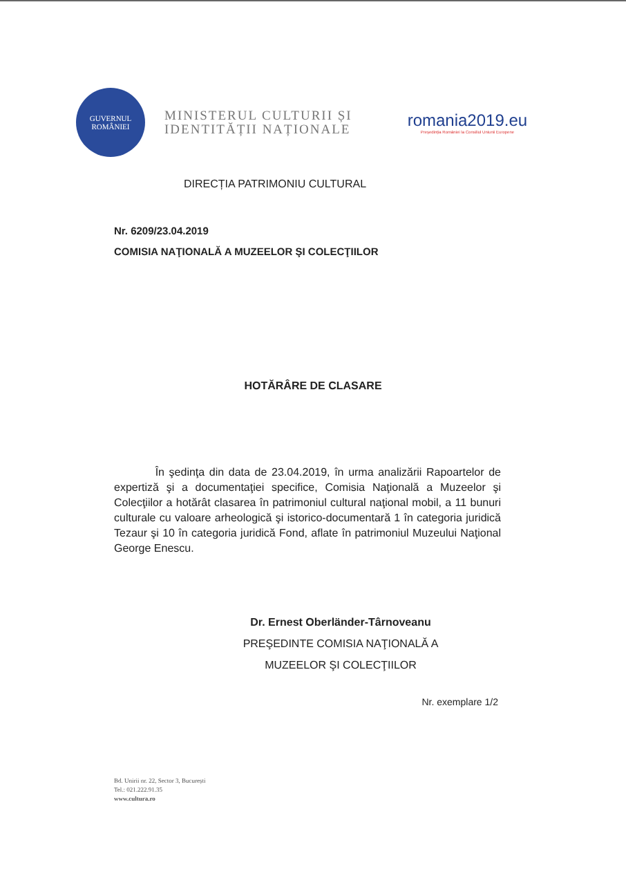GUVERNUL
ROMÂNIEI
MINISTERUL CULTURII ȘI
IDENTITĂȚII NAȚIONALE
romania2019.eu
Președinția României la Consiliul Uniunii Europene
DIRECȚIA PATRIMONIU CULTURAL
Nr. 6209/23.04.2019
COMISIA NAŢIONALĂ A MUZEELOR ŞI COLECŢIILOR
HOTĂRÂRE DE CLASARE
În şedinţa din data de 23.04.2019, în urma analizării Rapoartelor de expertiză şi a documentaţiei specifice, Comisia Naţională a Muzeelor şi Colecţiilor a hotărât clasarea în patrimoniul cultural naţional mobil, a 11 bunuri culturale cu valoare arheologică şi istorico-documentară 1 în categoria juridică Tezaur şi 10 în categoria juridică Fond, aflate în patrimoniul Muzeului Naţional George Enescu.
Dr. Ernest Oberländer-Târnoveanu
PREŞEDINTE COMISIA NAŢIONALĂ A
MUZEELOR ŞI COLECŢIILOR
Nr. exemplare 1/2
Bd. Unirii nr. 22, Sector 3, București
Tel.: 021.222.91.35
www.cultura.ro